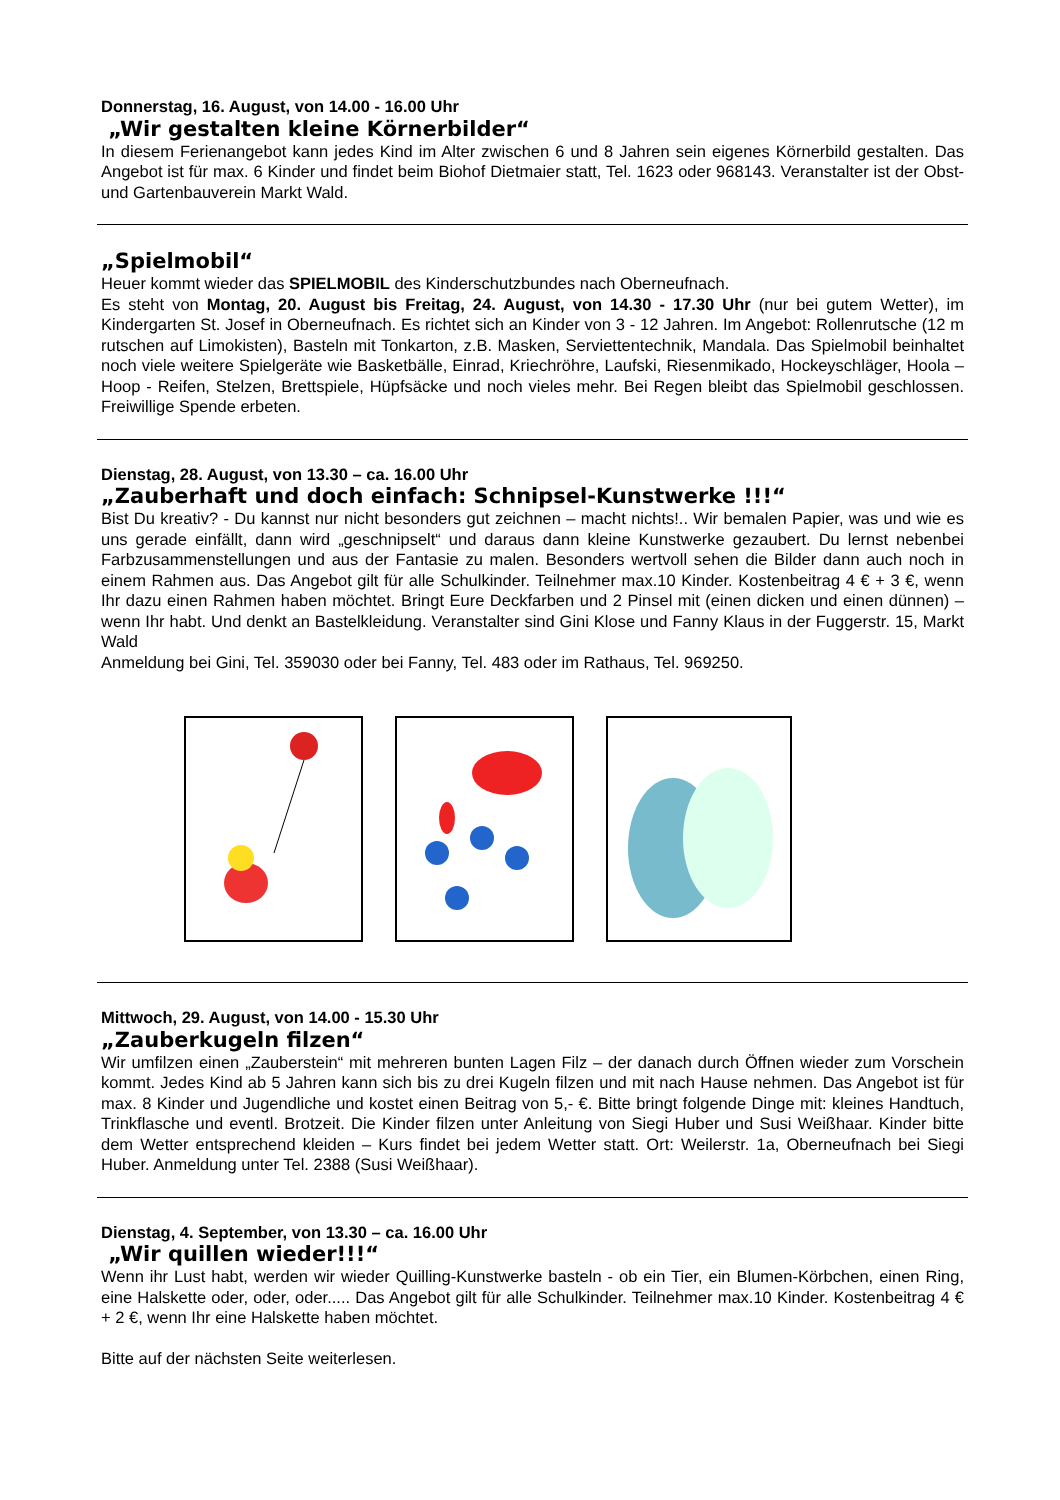Donnerstag, 16. August, von 14.00 - 16.00 Uhr
„Wir gestalten kleine Körnerbilder“
In diesem Ferienangebot kann jedes Kind im Alter zwischen 6 und 8 Jahren sein eigenes Körnerbild gestalten. Das Angebot ist für max. 6 Kinder und findet beim Biohof Dietmaier statt, Tel. 1623 oder 968143. Veranstalter ist der Obst- und Gartenbauverein Markt Wald.
„Spielmobil“
Heuer kommt wieder das SPIELMOBIL des Kinderschutzbundes nach Oberneufnach.
Es steht von Montag, 20. August bis Freitag, 24. August, von 14.30 - 17.30 Uhr (nur bei gutem Wetter), im Kindergarten St. Josef in Oberneufnach. Es richtet sich an Kinder von 3 - 12 Jahren. Im Angebot: Rollenrutsche (12 m rutschen auf Limokisten), Basteln mit Tonkarton, z.B. Masken, Serviettentechnik, Mandala. Das Spielmobil beinhaltet noch viele weitere Spielgeräte wie Basketbälle, Einrad, Kriechröhre, Laufski, Riesenmikado, Hockeyschläger, Hoola – Hoop - Reifen, Stelzen, Brettspiele, Hüpfsäcke und noch vieles mehr. Bei Regen bleibt das Spielmobil geschlossen. Freiwillige Spende erbeten.
Dienstag, 28. August, von 13.30 – ca. 16.00 Uhr
„Zauberhaft und doch einfach: Schnipsel-Kunstwerke !!!“
Bist Du kreativ? - Du kannst nur nicht besonders gut zeichnen – macht nichts!.. Wir bemalen Papier, was und wie es uns gerade einfällt, dann wird „geschnipselt“ und daraus dann kleine Kunstwerke gezaubert. Du lernst nebenbei Farbzusammenstellungen und aus der Fantasie zu malen. Besonders wertvoll sehen die Bilder dann auch noch in einem Rahmen aus. Das Angebot gilt für alle Schulkinder. Teilnehmer max.10 Kinder. Kostenbeitrag 4 € + 3 €, wenn Ihr dazu einen Rahmen haben möchtet. Bringt Eure Deckfarben und 2 Pinsel mit (einen dicken und einen dünnen) – wenn Ihr habt. Und denkt an Bastelkleidung. Veranstalter sind Gini Klose und Fanny Klaus in der Fuggerstr. 15, Markt Wald
Anmeldung bei Gini, Tel. 359030 oder bei Fanny, Tel. 483 oder im Rathaus, Tel. 969250.
Mittwoch, 29. August, von 14.00 - 15.30 Uhr
„Zauberkugeln filzen“
Wir umfilzen einen „Zauberstein“ mit mehreren bunten Lagen Filz – der danach durch Öffnen wieder zum Vorschein kommt. Jedes Kind ab 5 Jahren kann sich bis zu drei Kugeln filzen und mit nach Hause nehmen. Das Angebot ist für max. 8 Kinder und Jugendliche und kostet einen Beitrag von 5,- €. Bitte bringt folgende Dinge mit: kleines Handtuch, Trinkflasche und eventl. Brotzeit. Die Kinder filzen unter Anleitung von Siegi Huber und Susi Weißhaar. Kinder bitte dem Wetter entsprechend kleiden – Kurs findet bei jedem Wetter statt. Ort: Weilerstr. 1a, Oberneufnach bei Siegi Huber. Anmeldung unter Tel. 2388 (Susi Weißhaar).
Dienstag, 4. September, von 13.30 – ca. 16.00 Uhr
„Wir quillen wieder!!!“
Wenn ihr Lust habt, werden wir wieder Quilling-Kunstwerke basteln - ob ein Tier, ein Blumen-Körbchen, einen Ring, eine Halskette oder, oder, oder..... Das Angebot gilt für alle Schulkinder. Teilnehmer max.10 Kinder. Kostenbeitrag 4 € + 2 €, wenn Ihr eine Halskette haben möchtet.
Bitte auf der nächsten Seite weiterlesen.